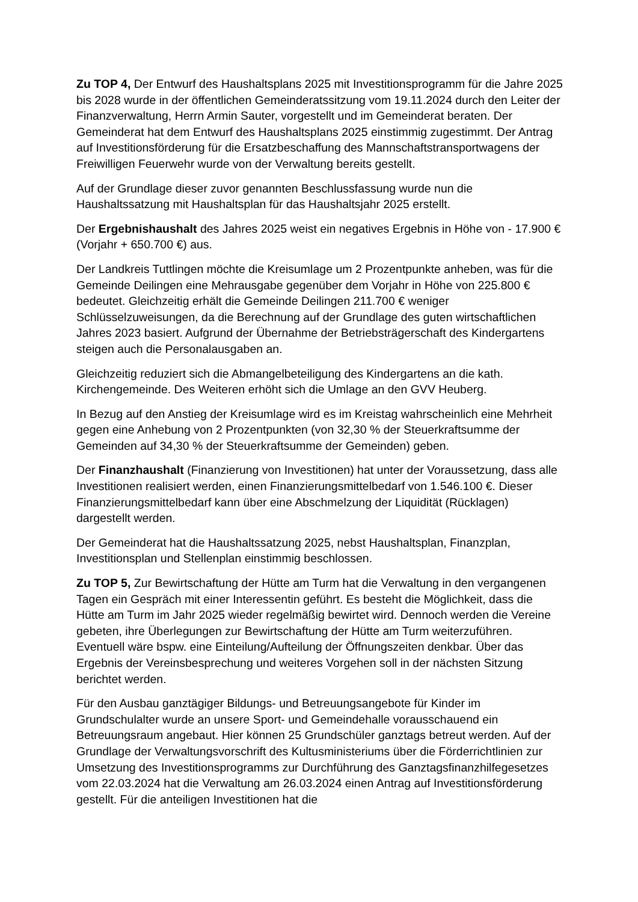Zu TOP 4, Der Entwurf des Haushaltsplans 2025 mit Investitionsprogramm für die Jahre 2025 bis 2028 wurde in der öffentlichen Gemeinderatssitzung vom 19.11.2024 durch den Leiter der Finanzverwaltung, Herrn Armin Sauter, vorgestellt und im Gemeinderat beraten. Der Gemeinderat hat dem Entwurf des Haushaltsplans 2025 einstimmig zugestimmt. Der Antrag auf Investitionsförderung für die Ersatzbeschaffung des Mannschaftstransportwagens der Freiwilligen Feuerwehr wurde von der Verwaltung bereits gestellt.
Auf der Grundlage dieser zuvor genannten Beschlussfassung wurde nun die Haushaltssatzung mit Haushaltsplan für das Haushaltsjahr 2025 erstellt.
Der Ergebnishaushalt des Jahres 2025 weist ein negatives Ergebnis in Höhe von - 17.900 € (Vorjahr + 650.700 €) aus.
Der Landkreis Tuttlingen möchte die Kreisumlage um 2 Prozentpunkte anheben, was für die Gemeinde Deilingen eine Mehrausgabe gegenüber dem Vorjahr in Höhe von 225.800 € bedeutet. Gleichzeitig erhält die Gemeinde Deilingen 211.700 € weniger Schlüsselzuweisungen, da die Berechnung auf der Grundlage des guten wirtschaftlichen Jahres 2023 basiert. Aufgrund der Übernahme der Betriebsträgerschaft des Kindergartens steigen auch die Personalausgaben an.
Gleichzeitig reduziert sich die Abmangelbeteiligung des Kindergartens an die kath. Kirchengemeinde. Des Weiteren erhöht sich die Umlage an den GVV Heuberg.
In Bezug auf den Anstieg der Kreisumlage wird es im Kreistag wahrscheinlich eine Mehrheit gegen eine Anhebung von 2 Prozentpunkten (von 32,30 % der Steuerkraftsumme der Gemeinden auf 34,30 % der Steuerkraftsumme der Gemeinden) geben.
Der Finanzhaushalt (Finanzierung von Investitionen) hat unter der Voraussetzung, dass alle Investitionen realisiert werden, einen Finanzierungsmittelbedarf von 1.546.100 €. Dieser Finanzierungsmittelbedarf kann über eine Abschmelzung der Liquidität (Rücklagen) dargestellt werden.
Der Gemeinderat hat die Haushaltssatzung 2025, nebst Haushaltsplan, Finanzplan, Investitionsplan und Stellenplan einstimmig beschlossen.
Zu TOP 5, Zur Bewirtschaftung der Hütte am Turm hat die Verwaltung in den vergangenen Tagen ein Gespräch mit einer Interessentin geführt. Es besteht die Möglichkeit, dass die Hütte am Turm im Jahr 2025 wieder regelmäßig bewirtet wird. Dennoch werden die Vereine gebeten, ihre Überlegungen zur Bewirtschaftung der Hütte am Turm weiterzuführen. Eventuell wäre bspw. eine Einteilung/Aufteilung der Öffnungszeiten denkbar. Über das Ergebnis der Vereinsbesprechung und weiteres Vorgehen soll in der nächsten Sitzung berichtet werden.
Für den Ausbau ganztägiger Bildungs- und Betreuungsangebote für Kinder im Grundschulalter wurde an unsere Sport- und Gemeindehalle vorausschauend ein Betreuungsraum angebaut. Hier können 25 Grundschüler ganztags betreut werden. Auf der Grundlage der Verwaltungsvorschrift des Kultusministeriums über die Förderrichtlinien zur Umsetzung des Investitionsprogramms zur Durchführung des Ganztagsfinanzhilfegesetzes vom 22.03.2024 hat die Verwaltung am 26.03.2024 einen Antrag auf Investitionsförderung gestellt. Für die anteiligen Investitionen hat die